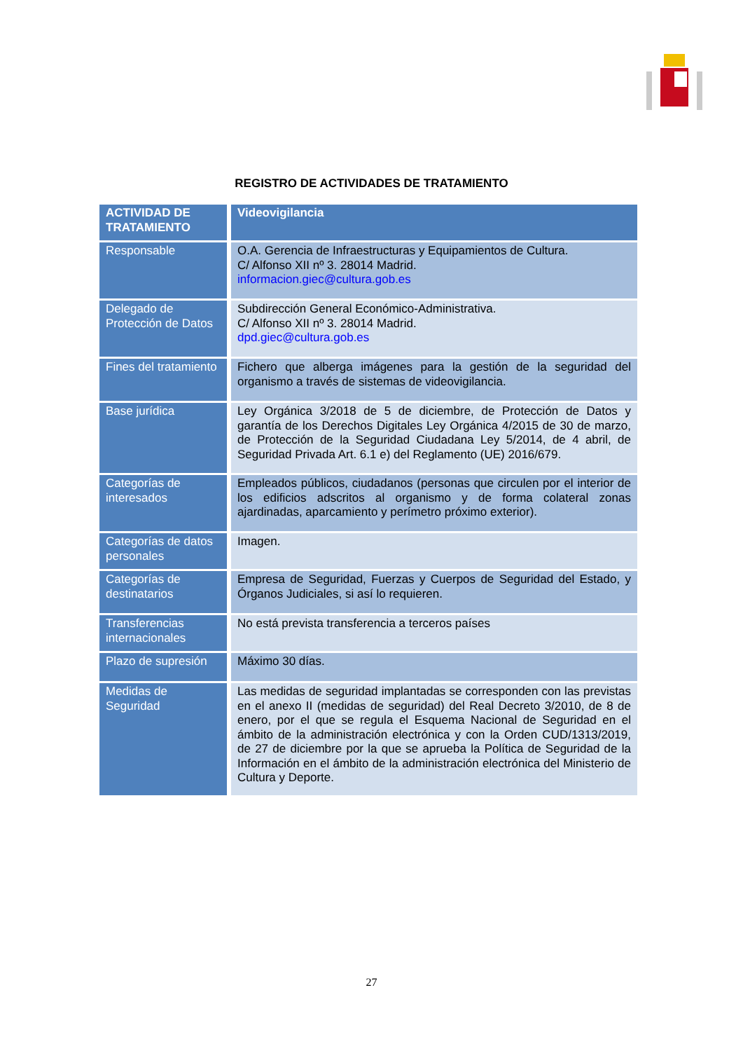REGISTRO DE ACTIVIDADES DE TRATAMIENTO
| ACTIVIDAD DE TRATAMIENTO | Videovigilancia |
| Responsable | O.A. Gerencia de Infraestructuras y Equipamientos de Cultura. C/ Alfonso XII nº 3. 28014 Madrid. informacion.giec@cultura.gob.es |
| Delegado de Protección de Datos | Subdirección General Económico-Administrativa. C/ Alfonso XII nº 3. 28014 Madrid. dpd.giec@cultura.gob.es |
| Fines del tratamiento | Fichero que alberga imágenes para la gestión de la seguridad del organismo a través de sistemas de videovigilancia. |
| Base jurídica | Ley Orgánica 3/2018 de 5 de diciembre, de Protección de Datos y garantía de los Derechos Digitales Ley Orgánica 4/2015 de 30 de marzo, de Protección de la Seguridad Ciudadana Ley 5/2014, de 4 abril, de Seguridad Privada Art. 6.1 e) del Reglamento (UE) 2016/679. |
| Categorías de interesados | Empleados públicos, ciudadanos (personas que circulen por el interior de los edificios adscritos al organismo y de forma colateral zonas ajardinadas, aparcamiento y perímetro próximo exterior). |
| Categorías de datos personales | Imagen. |
| Categorías de destinatarios | Empresa de Seguridad, Fuerzas y Cuerpos de Seguridad del Estado, y Órganos Judiciales, si así lo requieren. |
| Transferencias internacionales | No está prevista transferencia a terceros países |
| Plazo de supresión | Máximo 30 días. |
| Medidas de Seguridad | Las medidas de seguridad implantadas se corresponden con las previstas en el anexo II (medidas de seguridad) del Real Decreto 3/2010, de 8 de enero, por el que se regula el Esquema Nacional de Seguridad en el ámbito de la administración electrónica y con la Orden CUD/1313/2019, de 27 de diciembre por la que se aprueba la Política de Seguridad de la Información en el ámbito de la administración electrónica del Ministerio de Cultura y Deporte. |
27